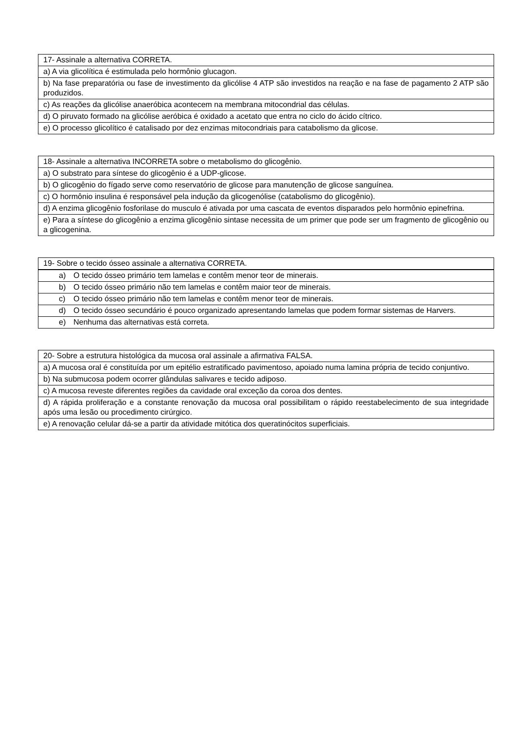| 17- Assinale a alternativa CORRETA. |
| a) A via glicolítica é estimulada pelo hormônio glucagon. |
| b) Na fase preparatória ou fase de investimento da glicólise 4 ATP são investidos na reação e na fase de pagamento 2 ATP são produzidos. |
| c) As reações da glicólise anaeróbica acontecem na membrana mitocondrial das células. |
| d) O piruvato formado na glicólise aeróbica é oxidado a acetato que entra no ciclo do ácido cítrico. |
| e) O processo glicolítico é catalisado por dez enzimas mitocondriais para catabolismo da glicose. |
| 18- Assinale a alternativa INCORRETA sobre o metabolismo do glicogênio. |
| a) O substrato para síntese do glicogênio é a UDP-glicose. |
| b) O glicogênio do fígado serve como reservatório de glicose para manutenção de glicose sanguínea. |
| c) O hormônio insulina é responsável pela indução da glicogenólise (catabolismo do glicogênio). |
| d) A enzima glicogênio fosforilase do musculo é ativada por uma cascata de eventos disparados pelo hormônio epinefrina. |
| e) Para a síntese do glicogênio a enzima glicogênio sintase necessita de um primer que pode ser um fragmento de glicogênio ou a glicogenina. |
| 19- Sobre o tecido ósseo assinale a alternativa CORRETA. |
| a) O tecido ósseo primário tem lamelas e contêm menor teor de minerais. |
| b) O tecido ósseo primário não tem lamelas e contêm maior teor de minerais. |
| c) O tecido ósseo primário não tem lamelas e contêm menor teor de minerais. |
| d) O tecido ósseo secundário é pouco organizado apresentando lamelas que podem formar sistemas de Harvers. |
| e) Nenhuma das alternativas está correta. |
| 20- Sobre a estrutura histológica da mucosa oral assinale a afirmativa FALSA. |
| a) A mucosa oral é constituída por um epitélio estratificado pavimentoso, apoiado numa lamina própria de tecido conjuntivo. |
| b) Na submucosa podem ocorrer glândulas salivares e tecido adiposo. |
| c) A mucosa reveste diferentes regiões da cavidade oral exceção da coroa dos dentes. |
| d) A rápida proliferação e a constante renovação da mucosa oral possibilitam o rápido reestabelecimento de sua integridade após uma lesão ou procedimento cirúrgico. |
| e) A renovação celular dá-se a partir da atividade mitótica dos queratinócitos superficiais. |